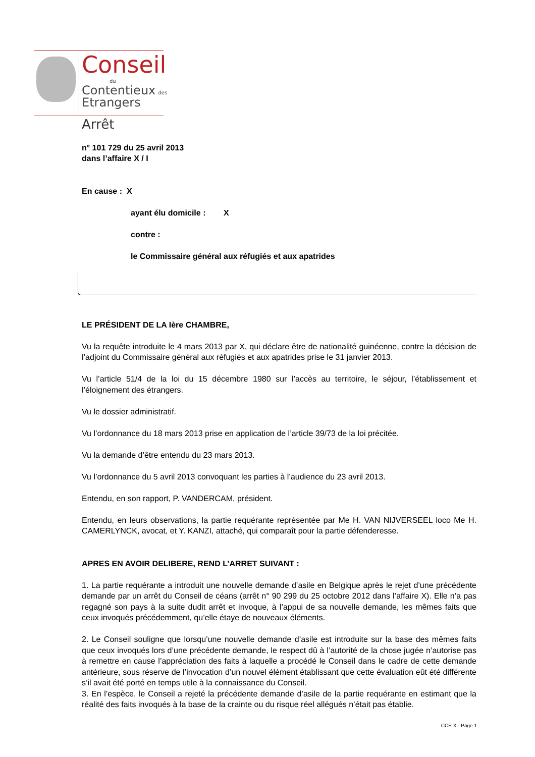Conseil
du
Contentieux des
Etrangers
Arrêt
n° 101 729 du 25 avril 2013
dans l’affaire X / I
En cause : X
ayant élu domicile : X
contre :
le Commissaire général aux réfugiés et aux apatrides
LE PRÉSIDENT DE LA Ière CHAMBRE,
Vu la requête introduite le 4 mars 2013 par X, qui déclare être de nationalité guinéenne, contre la décision de l’adjoint du Commissaire général aux réfugiés et aux apatrides prise le 31 janvier 2013.
Vu l’article 51/4 de la loi du 15 décembre 1980 sur l’accès au territoire, le séjour, l’établissement et l’éloignement des étrangers.
Vu le dossier administratif.
Vu l’ordonnance du 18 mars 2013 prise en application de l’article 39/73 de la loi précitée.
Vu la demande d’être entendu du 23 mars 2013.
Vu l’ordonnance du 5 avril 2013 convoquant les parties à l’audience du 23 avril 2013.
Entendu, en son rapport, P. VANDERCAM, président.
Entendu, en leurs observations, la partie requérante représentée par Me H. VAN NIJVERSEEL loco Me H. CAMERLYNCK, avocat, et Y. KANZI, attaché, qui comparaît pour la partie défenderesse.
APRES EN AVOIR DELIBERE, REND L’ARRET SUIVANT :
1. La partie requérante a introduit une nouvelle demande d’asile en Belgique après le rejet d’une précédente demande par un arrêt du Conseil de céans (arrêt n° 90 299 du 25 octobre 2012 dans l’affaire X). Elle n’a pas regagné son pays à la suite dudit arrêt et invoque, à l’appui de sa nouvelle demande, les mêmes faits que ceux invoqués précédemment, qu’elle étaye de nouveaux éléments.
2. Le Conseil souligne que lorsqu’une nouvelle demande d’asile est introduite sur la base des mêmes faits que ceux invoqués lors d’une précédente demande, le respect dû à l’autorité de la chose jugée n’autorise pas à remettre en cause l’appréciation des faits à laquelle a procédé le Conseil dans le cadre de cette demande antérieure, sous réserve de l’invocation d’un nouvel élément établissant que cette évaluation eût été différente s’il avait été porté en temps utile à la connaissance du Conseil.
3. En l’espèce, le Conseil a rejeté la précédente demande d’asile de la partie requérante en estimant que la réalité des faits invoqués à la base de la crainte ou du risque réel allégués n’était pas établie.
CCE X - Page 1